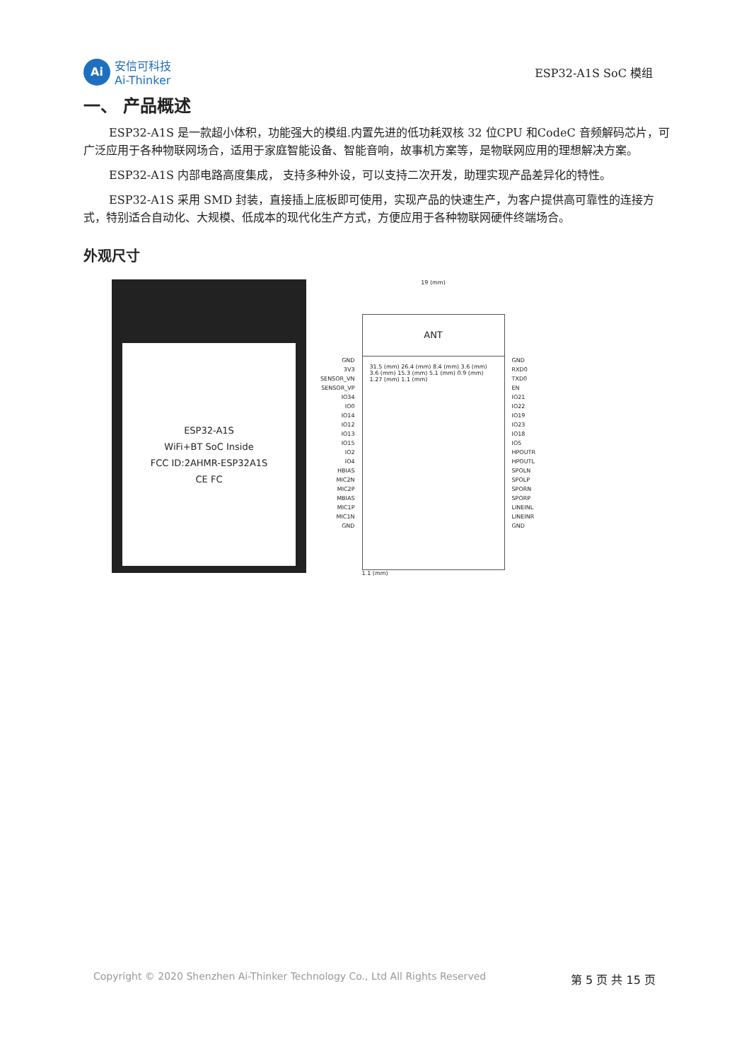Ai
安信可科技
Ai-Thinker
ESP32-A1S SoC 模组
一、 产品概述
ESP32-A1S 是一款超小体积，功能强大的模组.内置先进的低功耗双核 32 位CPU 和CodeC 音频解码芯片，可广泛应用于各种物联网场合，适用于家庭智能设备、智能音响，故事机方案等，是物联网应用的理想解决方案。
ESP32-A1S 内部电路高度集成， 支持多种外设，可以支持二次开发，助理实现产品差异化的特性。
ESP32-A1S 采用 SMD 封装，直接插上底板即可使用，实现产品的快速生产，为客户提供高可靠性的连接方式，特别适合自动化、大规模、低成本的现代化生产方式，方便应用于各种物联网硬件终端场合。
外观尺寸
ESP32-A1S
WiFi+BT SoC Inside
FCC ID:2AHMR-ESP32A1S
CE FC
GND
3V3
SENSOR_VN
SENSOR_VP
IO34
IO0
IO14
IO12
IO13
IO15
IO2
IO4
HBIAS
MIC2N
MIC2P
MBIAS
MIC1P
MIC1N
GND
19 (mm)
ANT
31.5 (mm) 26.4 (mm) 8.4 (mm) 3.6 (mm) 3.6 (mm) 15.3 (mm) 5.1 (mm) 0.9 (mm) 1.27 (mm) 1.1 (mm)
1.1 (mm)
GND
RXD0
TXD0
EN
IO21
IO22
IO19
IO23
IO18
IO5
HPOUTR
HPOUTL
SPOLN
SPOLP
SPORN
SPORP
LINEINL
LINEINR
GND
Copyright © 2020 Shenzhen Ai-Thinker Technology Co., Ltd All Rights Reserved 第 5 页 共 15 页